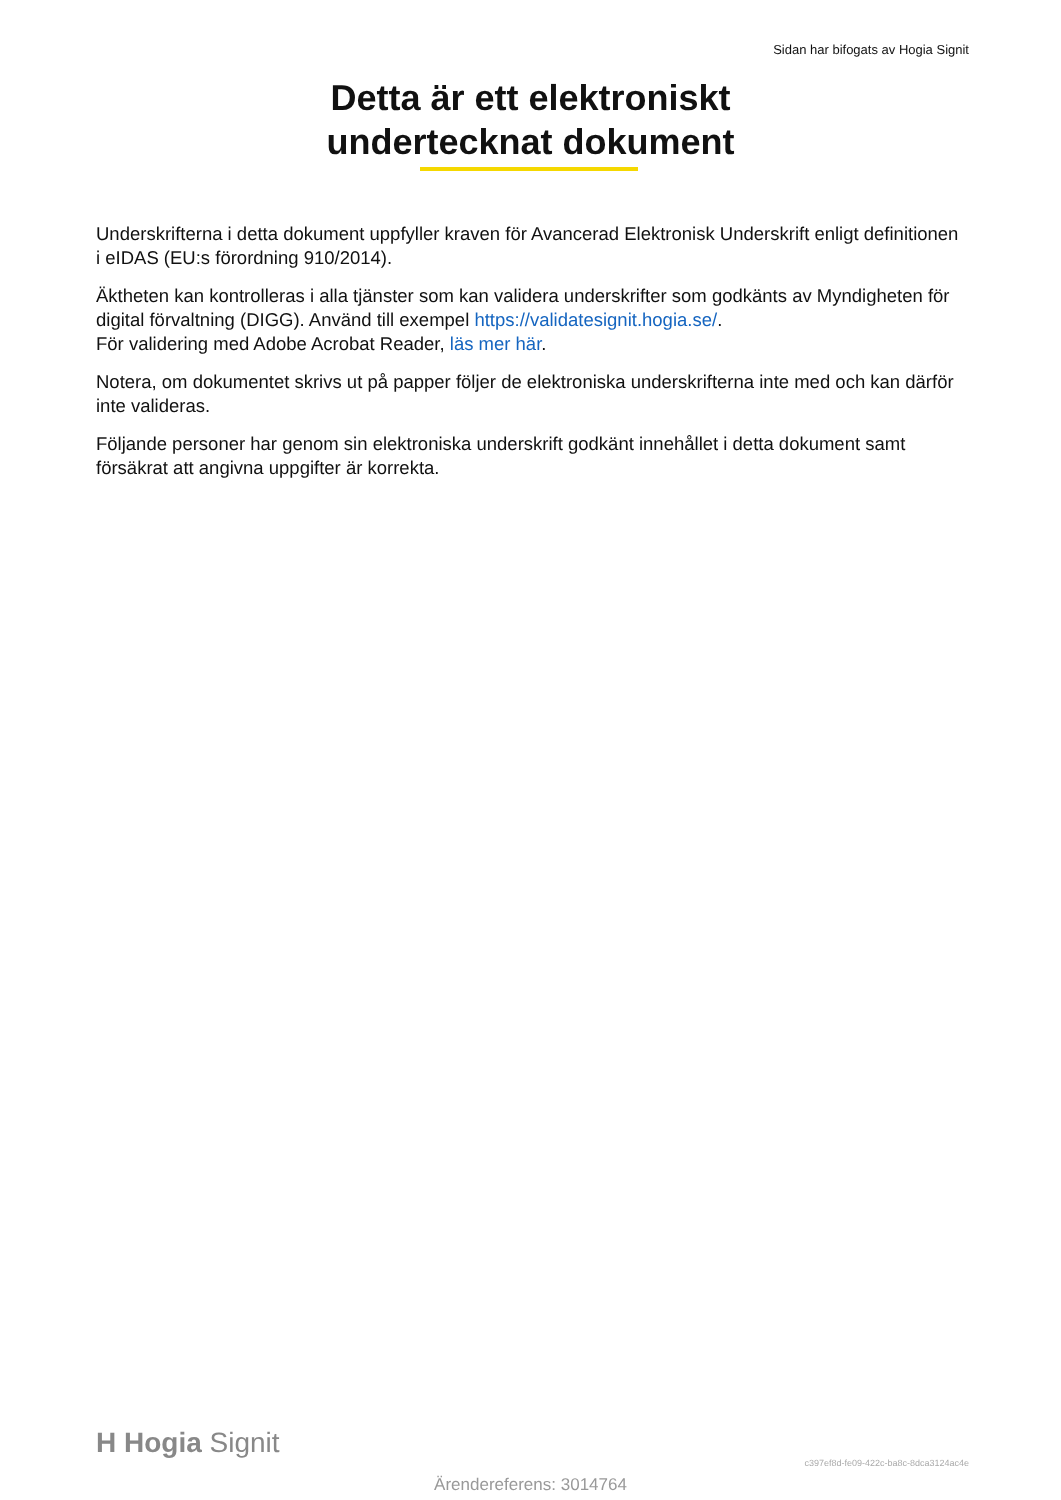Sidan har bifogats av Hogia Signit
Detta är ett elektroniskt
undertecknat dokument
Underskrifterna i detta dokument uppfyller kraven för Avancerad Elektronisk Underskrift enligt definitionen i eIDAS (EU:s förordning 910/2014).
Äktheten kan kontrolleras i alla tjänster som kan validera underskrifter som godkänts av Myndigheten för digital förvaltning (DIGG). Använd till exempel https://validatesignit.hogia.se/.
För validering med Adobe Acrobat Reader, läs mer här.
Notera, om dokumentet skrivs ut på papper följer de elektroniska underskrifterna inte med och kan därför inte valideras.
Följande personer har genom sin elektroniska underskrift godkänt innehållet i detta dokument samt försäkrat att angivna uppgifter är korrekta.
H Hogia Signit
c397ef8d-fe09-422c-ba8c-8dca3124ac4e
Ärendereferens: 3014764